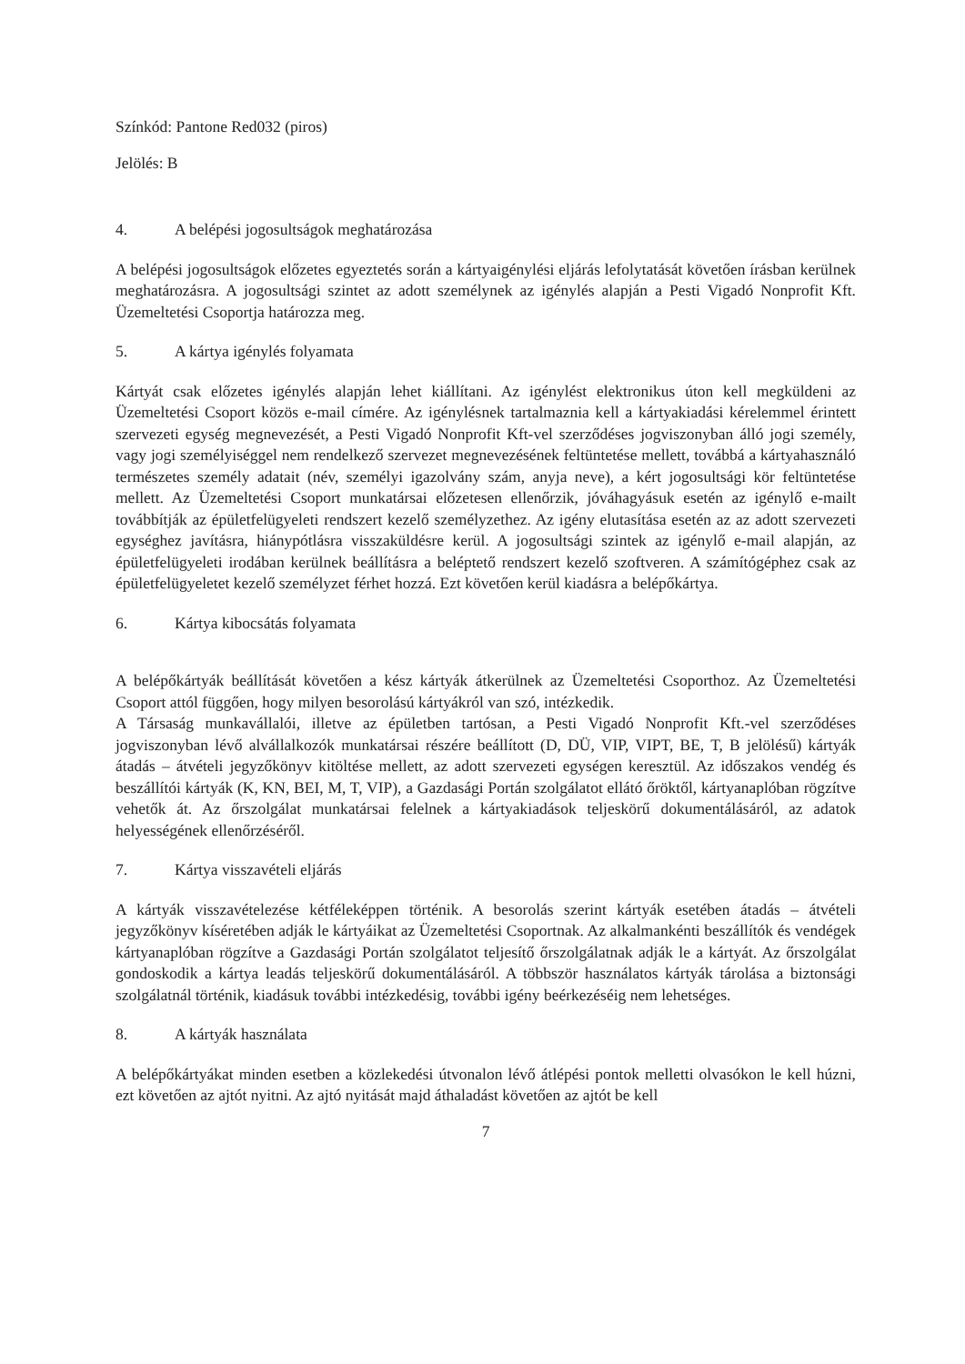Színkód: Pantone Red032 (piros)
Jelölés: B
4. A belépési jogosultságok meghatározása
A belépési jogosultságok előzetes egyeztetés során a kártyaigénylési eljárás lefolytatását követően írásban kerülnek meghatározásra. A jogosultsági szintet az adott személynek az igénylés alapján a Pesti Vigadó Nonprofit Kft. Üzemeltetési Csoportja határozza meg.
5. A kártya igénylés folyamata
Kártyát csak előzetes igénylés alapján lehet kiállítani. Az igénylést elektronikus úton kell megküldeni az Üzemeltetési Csoport közös e-mail címére. Az igénylésnek tartalmaznia kell a kártyakiadási kérelemmel érintett szervezeti egység megnevezését, a Pesti Vigadó Nonprofit Kft-vel szerződéses jogviszonyban álló jogi személy, vagy jogi személyiséggel nem rendelkező szervezet megnevezésének feltüntetése mellett, továbbá a kártyahasználó természetes személy adatait (név, személyi igazolvány szám, anyja neve), a kért jogosultsági kör feltüntetése mellett. Az Üzemeltetési Csoport munkatársai előzetesen ellenőrzik, jóváhagyásuk esetén az igénylő e-mailt továbbítják az épületfelügyeleti rendszert kezelő személyzethez. Az igény elutasítása esetén az az adott szervezeti egységhez javításra, hiánypótlásra visszaküldésre kerül. A jogosultsági szintek az igénylő e-mail alapján, az épületfelügyeleti irodában kerülnek beállításra a beléptető rendszert kezelő szoftveren. A számítógéphez csak az épületfelügyeletet kezelő személyzet férhet hozzá. Ezt követően kerül kiadásra a belépőkártya.
6. Kártya kibocsátás folyamata
A belépőkártyák beállítását követően a kész kártyák átkerülnek az Üzemeltetési Csoporthoz. Az Üzemeltetési Csoport attól függően, hogy milyen besorolású kártyákról van szó, intézkedik.
A Társaság munkavállalói, illetve az épületben tartósan, a Pesti Vigadó Nonprofit Kft.-vel szerződéses jogviszonyban lévő alvállalkozók munkatársai részére beállított (D, DÜ, VIP, VIPT, BE, T, B jelölésű) kártyák átadás – átvételi jegyzőkönyv kitöltése mellett, az adott szervezeti egységen keresztül. Az időszakos vendég és beszállítói kártyák (K, KN, BEI, M, T, VIP), a Gazdasági Portán szolgálatot ellátó őröktől, kártyanaplóban rögzítve vehetők át. Az őrszolgálat munkatársai felelnek a kártyakiadások teljeskörű dokumentálásáról, az adatok helyességének ellenőrzéséről.
7. Kártya visszavételi eljárás
A kártyák visszavételezése kétféleképpen történik. A besorolás szerint kártyák esetében átadás – átvételi jegyzőkönyv kíséretében adják le kártyáikat az Üzemeltetési Csoportnak. Az alkalmankénti beszállítók és vendégek kártyanaplóban rögzítve a Gazdasági Portán szolgálatot teljesítő őrszolgálatnak adják le a kártyát. Az őrszolgálat gondoskodik a kártya leadás teljeskörű dokumentálásáról. A többször használatos kártyák tárolása a biztonsági szolgálatnál történik, kiadásuk további intézkedésig, további igény beérkezéséig nem lehetséges.
8. A kártyák használata
A belépőkártyákat minden esetben a közlekedési útvonalon lévő átlépési pontok melletti olvasókon le kell húzni, ezt követően az ajtót nyitni. Az ajtó nyitását majd áthaladást követően az ajtót be kell
7